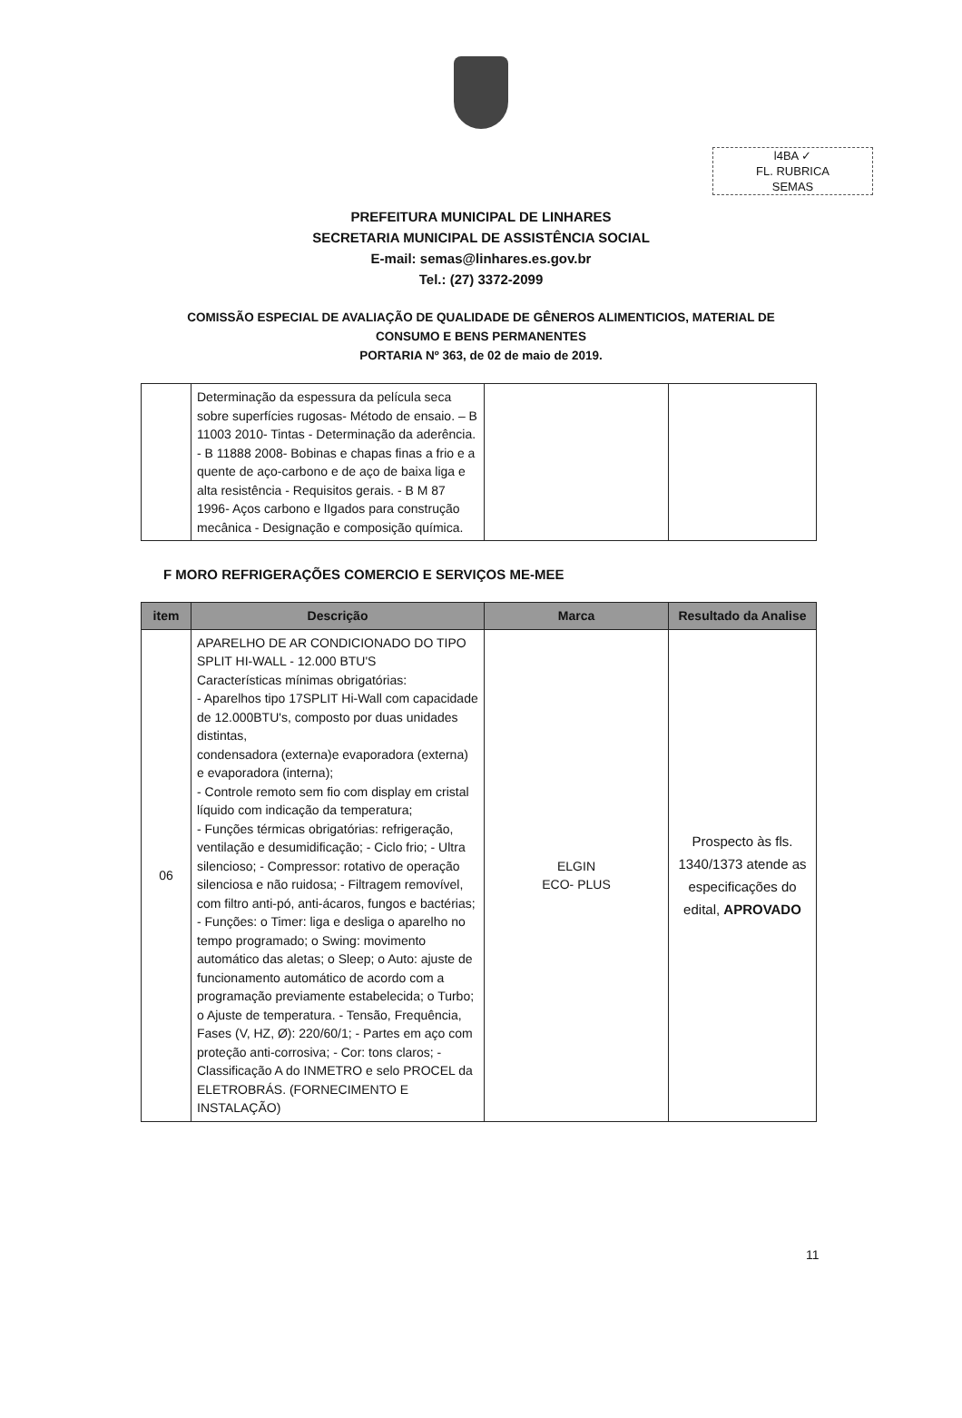l4BA ✓
FL. RUBRICA
SEMAS
PREFEITURA MUNICIPAL DE LINHARES
SECRETARIA MUNICIPAL DE ASSISTÊNCIA SOCIAL
E-mail: semas@linhares.es.gov.br
Tel.: (27) 3372-2099
COMISSÃO ESPECIAL DE AVALIAÇÃO DE QUALIDADE DE GÊNEROS ALIMENTICIOS, MATERIAL DE
CONSUMO E BENS PERMANENTES
PORTARIA Nº 363, de 02 de maio de 2019.
| | Determinação da espessura da película seca sobre superfícies rugosas- Método de ensaio. – B 11003 2010- Tintas - Determinação da aderência. - B 11888 2008- Bobinas e chapas finas a frio e a quente de aço-carbono e de aço de baixa liga e alta resistência - Requisitos gerais. - B M 87 1996- Aços carbono e lIgados para construção mecânica - Designação e composição química. | | |
F MORO REFRIGERAÇÕES COMERCIO E SERVIÇOS ME-MEE
| item | Descrição | Marca | Resultado da Analise |
| --- | --- | --- | --- |
| 06 | APARELHO DE AR CONDICIONADO DO TIPO SPLIT HI-WALL - 12.000 BTU'S Características mínimas obrigatórias: - Aparelhos tipo 17SPLIT Hi-Wall com capacidade de 12.000BTU's, composto por duas unidades distintas, condensadora (externa)e evaporadora (externa) e evaporadora (interna); - Controle remoto sem fio com display em cristal líquido com indicação da temperatura; - Funções térmicas obrigatórias: refrigeração, ventilação e desumidificação; - Ciclo frio; - Ultra silencioso; - Compressor: rotativo de operação silenciosa e não ruidosa; - Filtragem removível, com filtro anti-pó, anti-ácaros, fungos e bactérias; - Funções: o Timer: liga e desliga o aparelho no tempo programado; o Swing: movimento automático das aletas; o Sleep; o Auto: ajuste de funcionamento automático de acordo com a programação previamente estabelecida; o Turbo; o Ajuste de temperatura. - Tensão, Frequência, Fases (V, HZ, Ø): 220/60/1; - Partes em aço com proteção anti-corrosiva; - Cor: tons claros; - Classificação A do INMETRO e selo PROCEL da ELETROBRÁS. (FORNECIMENTO E INSTALAÇÃO) | ELGIN ECO- PLUS | Prospecto às fls. 1340/1373 atende as especificações do edital, APROVADO |
11